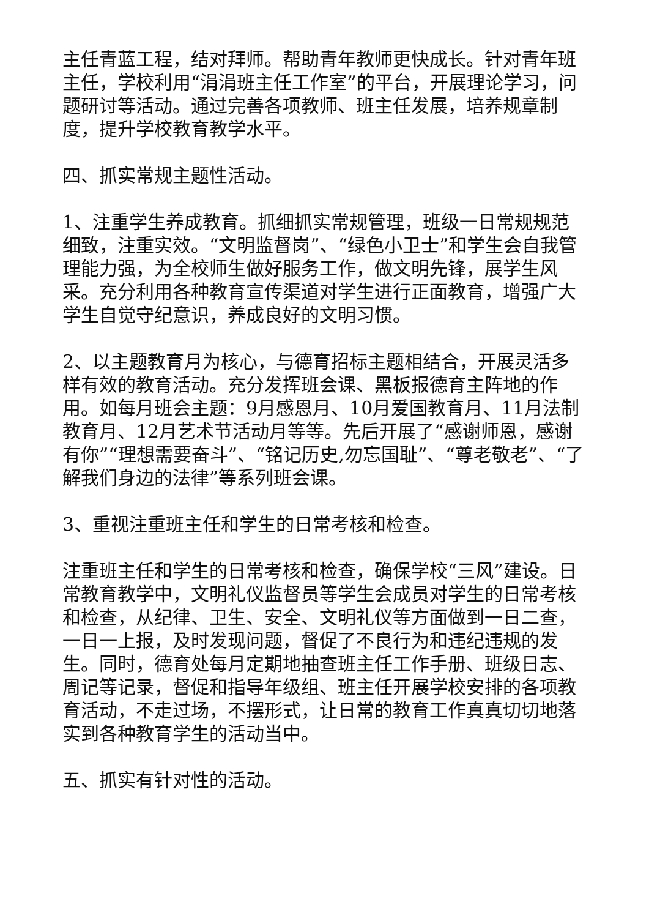主任青蓝工程，结对拜师。帮助青年教师更快成长。针对青年班主任，学校利用“涓涓班主任工作室”的平台，开展理论学习，问题研讨等活动。通过完善各项教师、班主任发展，培养规章制度，提升学校教育教学水平。
四、抓实常规主题性活动。
1、注重学生养成教育。抓细抓实常规管理，班级一日常规规范细致，注重实效。“文明监督岗”、“绿色小卫士”和学生会自我管理能力强，为全校师生做好服务工作，做文明先锋，展学生风采。充分利用各种教育宣传渠道对学生进行正面教育，增强广大学生自觉守纪意识，养成良好的文明习惯。
2、以主题教育月为核心，与德育招标主题相结合，开展灵活多样有效的教育活动。充分发挥班会课、黑板报德育主阵地的作用。如每月班会主题：9月感恩月、10月爱国教育月、11月法制教育月、12月艺术节活动月等等。先后开展了“感谢师恩，感谢有你”“理想需要奋斗”、“铭记历史,勿忘国耻”、“尊老敬老”、“了解我们身边的法律”等系列班会课。
3、重视注重班主任和学生的日常考核和检查。
注重班主任和学生的日常考核和检查，确保学校“三风”建设。日常教育教学中，文明礼仪监督员等学生会成员对学生的日常考核和检查，从纪律、卫生、安全、文明礼仪等方面做到一日二查，一日一上报，及时发现问题，督促了不良行为和违纪违规的发生。同时，德育处每月定期地抽查班主任工作手册、班级日志、周记等记录，督促和指导年级组、班主任开展学校安排的各项教育活动，不走过场，不摆形式，让日常的教育工作真真切切地落实到各种教育学生的活动当中。
五、抓实有针对性的活动。